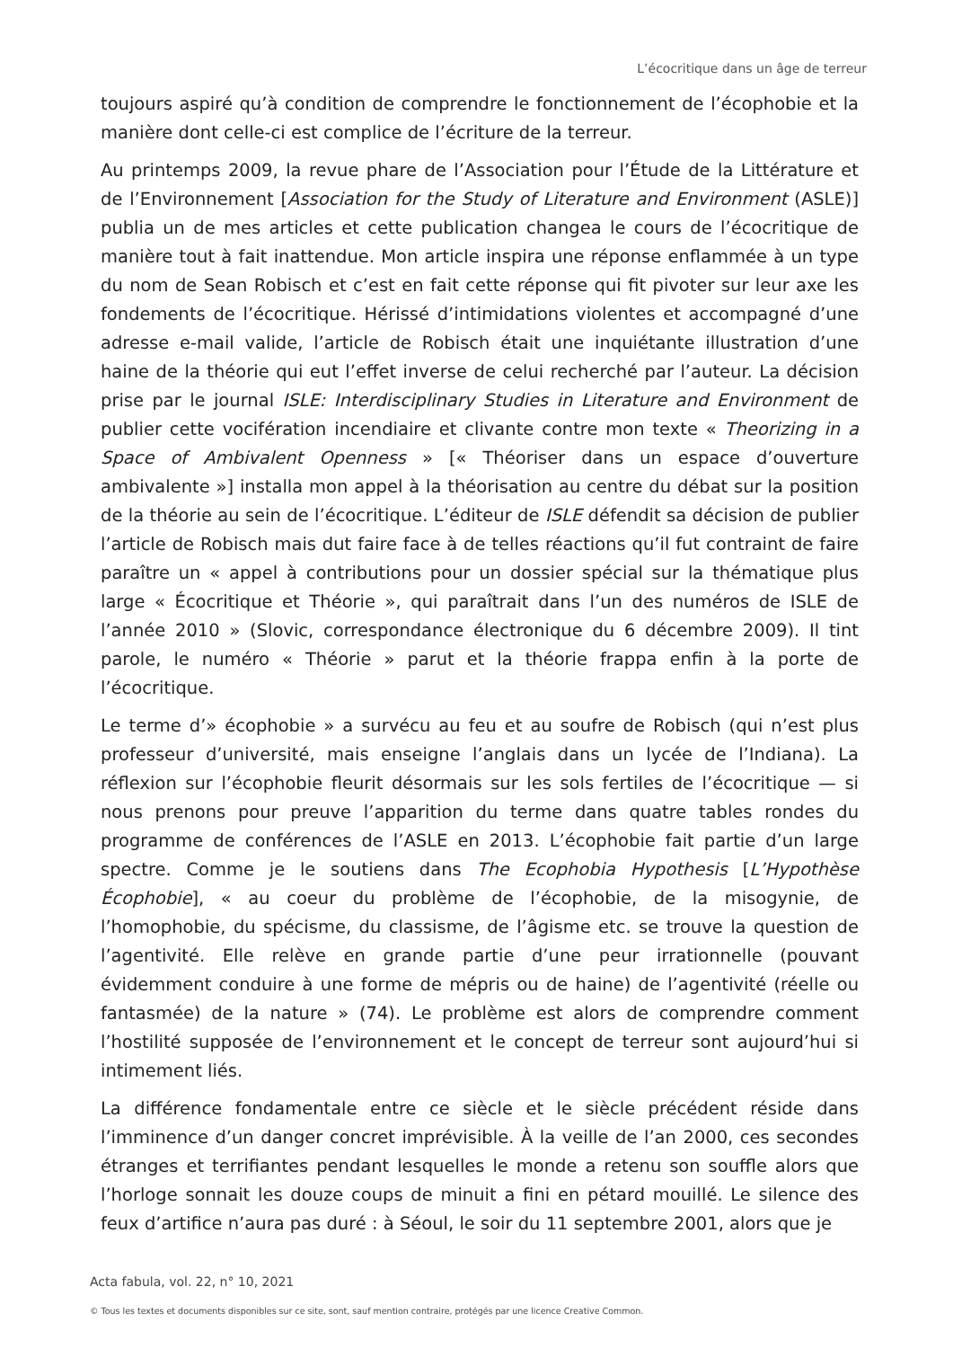L’écocritique dans un âge de terreur
toujours aspiré qu’à condition de comprendre le fonctionnement de l’écophobie et la manière dont celle-ci est complice de l’écriture de la terreur.
Au printemps 2009, la revue phare de l’Association pour l’Étude de la Littérature et de l’Environnement [Association for the Study of Literature and Environment (ASLE)] publia un de mes articles et cette publication changea le cours de l’écocritique de manière tout à fait inattendue. Mon article inspira une réponse enflammée à un type du nom de Sean Robisch et c’est en fait cette réponse qui fit pivoter sur leur axe les fondements de l’écocritique. Hérissé d’intimidations violentes et accompagné d’une adresse e-mail valide, l’article de Robisch était une inquiétante illustration d’une haine de la théorie qui eut l’effet inverse de celui recherché par l’auteur. La décision prise par le journal ISLE: Interdisciplinary Studies in Literature and Environment de publier cette vocifération incendiaire et clivante contre mon texte « Theorizing in a Space of Ambivalent Openness » [« Théoriser dans un espace d’ouverture ambivalente »] installa mon appel à la théorisation au centre du débat sur la position de la théorie au sein de l’écocritique. L’éditeur de ISLE défendit sa décision de publier l’article de Robisch mais dut faire face à de telles réactions qu’il fut contraint de faire paraître un « appel à contributions pour un dossier spécial sur la thématique plus large « Écocritique et Théorie », qui paraîtrait dans l’un des numéros de ISLE de l’année 2010 » (Slovic, correspondance électronique du 6 décembre 2009). Il tint parole, le numéro « Théorie » parut et la théorie frappa enfin à la porte de l’écocritique.
Le terme d’» écophobie » a survécu au feu et au soufre de Robisch (qui n’est plus professeur d’université, mais enseigne l’anglais dans un lycée de l’Indiana). La réflexion sur l’écophobie fleurit désormais sur les sols fertiles de l’écocritique — si nous prenons pour preuve l’apparition du terme dans quatre tables rondes du programme de conférences de l’ASLE en 2013. L’écophobie fait partie d’un large spectre. Comme je le soutiens dans The Ecophobia Hypothesis [L’Hypothèse Écophobie], « au coeur du problème de l’écophobie, de la misogynie, de l’homophobie, du spécisme, du classisme, de l’âgisme etc. se trouve la question de l’agentivité. Elle relève en grande partie d’une peur irrationnelle (pouvant évidemment conduire à une forme de mépris ou de haine) de l’agentivité (réelle ou fantasmée) de la nature » (74). Le problème est alors de comprendre comment l’hostilité supposée de l’environnement et le concept de terreur sont aujourd’hui si intimement liés.
La différence fondamentale entre ce siècle et le siècle précédent réside dans l’imminence d’un danger concret imprévisible. À la veille de l’an 2000, ces secondes étranges et terrifiantes pendant lesquelles le monde a retenu son souffle alors que l’horloge sonnait les douze coups de minuit a fini en pétard mouillé. Le silence des feux d’artifice n’aura pas duré : à Séoul, le soir du 11 septembre 2001, alors que je
Acta fabula, vol. 22, n° 10, 2021
© Tous les textes et documents disponibles sur ce site, sont, sauf mention contraire, protégés par une licence Creative Common.